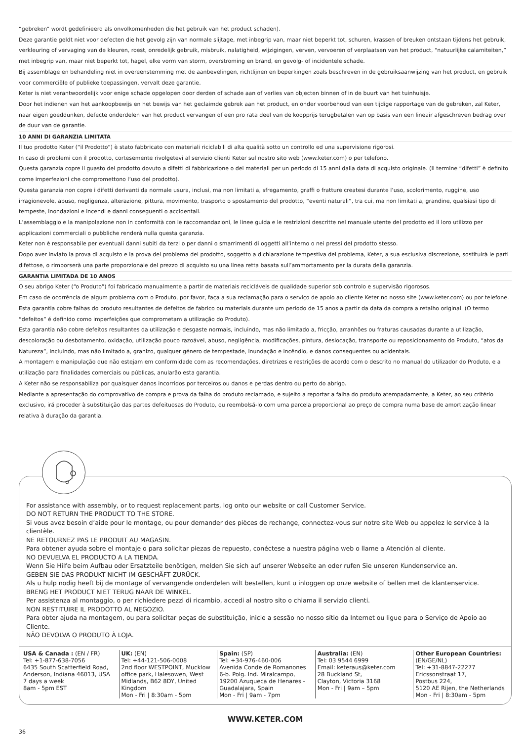“gebreken” wordt gedefinieerd als onvolkomenheden die het gebruik van het product schaden).
Deze garantie geldt niet voor defecten die het gevolg zijn van normale slijtage, met inbegrip van, maar niet beperkt tot, schuren, krassen of breuken ontstaan tijdens het gebruik, verkleuring of vervaging van de kleuren, roest, onredelijk gebruik, misbruik, nalatigheid, wijzigingen, verven, vervoeren of verplaatsen van het product, “natuurlijke calamiteiten,” met inbegrip van, maar niet beperkt tot, hagel, elke vorm van storm, overstroming en brand, en gevolg- of incidentele schade.
Bij assemblage en behandeling niet in overeenstemming met de aanbevelingen, richtlijnen en beperkingen zoals beschreven in de gebruiksaanwijzing van het product, en gebruik voor commerciële of publieke toepassingen, vervalt deze garantie.
Keter is niet verantwoordelijk voor enige schade opgelopen door derden of schade aan of verlies van objecten binnen of in de buurt van het tuinhuisje.
Door het indienen van het aankoopbewijs en het bewijs van het geclaimde gebrek aan het product, en onder voorbehoud van een tijdige rapportage van de gebreken, zal Keter, naar eigen goeddunken, defecte onderdelen van het product vervangen of een pro rata deel van de koopprijs terugbetalen van op basis van een lineair afgeschreven bedrag over de duur van de garantie.
10 ANNI DI GARANZIA LIMITATA
Il tuo prodotto Keter (“il Prodotto”) è stato fabbricato con materiali riciclabili di alta qualità sotto un controllo ed una supervisione rigorosi.
In caso di problemi con il prodotto, cortesemente rivolgetevi al servizio clienti Keter sul nostro sito web (www.keter.com) o per telefono.
Questa garanzia copre il guasto del prodotto dovuto a difetti di fabbricazione o dei materiali per un periodo di 15 anni dalla data di acquisto originale. (Il termine “difetti” è definito come imperfezioni che compromettono l’uso del prodotto).
Questa garanzia non copre i difetti derivanti da normale usura, inclusi, ma non limitati a, sfregamento, graffi o fratture createsi durante l’uso, scolorimento, ruggine, uso irragionevole, abuso, negligenza, alterazione, pittura, movimento, trasporto o spostamento del prodotto, “eventi naturali”, tra cui, ma non limitati a, grandine, qualsiasi tipo di tempeste, inondazioni e incendi e danni conseguenti o accidentali.
L’assemblaggio e la manipolazione non in conformità con le raccomandazioni, le linee guida e le restrizioni descritte nel manuale utente del prodotto ed il loro utilizzo per applicazioni commerciali o pubbliche renderà nulla questa garanzia.
Keter non è responsabile per eventuali danni subiti da terzi o per danni o smarrimenti di oggetti all’interno o nei pressi del prodotto stesso.
Dopo aver inviato la prova di acquisto e la prova del problema del prodotto, soggetto a dichiarazione tempestiva del problema, Keter, a sua esclusiva discrezione, sostituirà le parti difettose, o rimborserà una parte proporzionale del prezzo di acquisto su una linea retta basata sull’ammortamento per la durata della garanzia.
GARANTIA LIMITADA DE 10 ANOS
O seu abrigo Keter (“o Produto”) foi fabricado manualmente a partir de materiais recicláveis de qualidade superior sob controlo e supervisão rigorosos.
Em caso de ocorrência de algum problema com o Produto, por favor, faça a sua reclamação para o serviço de apoio ao cliente Keter no nosso site (www.keter.com) ou por telefone.
Esta garantia cobre falhas do produto resultantes de defeitos de fabrico ou materiais durante um período de 15 anos a partir da data da compra a retalho original. (O termo “defeitos” é definido como imperfeições que comprometam a utilização do Produto).
Esta garantia não cobre defeitos resultantes da utilização e desgaste normais, incluindo, mas não limitado a, fricção, arranhões ou fraturas causadas durante a utilização, descoloração ou desbotamento, oxidação, utilização pouco razoável, abuso, negligência, modificações, pintura, deslocação, transporte ou reposicionamento do Produto, “atos da Natureza”, incluindo, mas não limitado a, granizo, qualquer género de tempestade, inundação e incêndio, e danos consequentes ou acidentais.
A montagem e manipulação que não estejam em conformidade com as recomendações, diretrizes e restrições de acordo com o descrito no manual do utilizador do Produto, e a utilização para finalidades comerciais ou públicas, anularão esta garantia.
A Keter não se responsabiliza por quaisquer danos incorridos por terceiros ou danos e perdas dentro ou perto do abrigo.
Mediante a apresentação do comprovativo de compra e prova da falha do produto reclamado, e sujeito a reportar a falha do produto atempadamente, a Keter, ao seu critério exclusivo, irá proceder à substituição das partes defeituosas do Produto, ou reembolsá-lo com uma parcela proporcional ao preço de compra numa base de amortização linear relativa à duração da garantia.
For assistance with assembly, or to request replacement parts, log onto our website or call Customer Service.
DO NOT RETURN THE PRODUCT TO THE STORE.
Si vous avez besoin d’aide pour le montage, ou pour demander des pièces de rechange, connectez-vous sur notre site Web ou appelez le service à la clientèle.
NE RETOURNEZ PAS LE PRODUIT AU MAGASIN.
Para obtener ayuda sobre el montaje o para solicitar piezas de repuesto, conéctese a nuestra página web o llame a Atención al cliente.
NO DEVUELVA EL PRODUCTO A LA TIENDA.
Wenn Sie Hilfe beim Aufbau oder Ersatzteile benötigen, melden Sie sich auf unserer Webseite an oder rufen Sie unseren Kundenservice an.
GEBEN SIE DAS PRODUKT NICHT IM GESCHÄFT ZURÜCK.
Als u hulp nodig heeft bij de montage of vervangende onderdelen wilt bestellen, kunt u inloggen op onze website of bellen met de klantenservice.
BRENG HET PRODUCT NIET TERUG NAAR DE WINKEL.
Per assistenza al montaggio, o per richiedere pezzi di ricambio, accedi al nostro sito o chiama il servizio clienti.
NON RESTITUIRE IL PRODOTTO AL NEGOZIO.
Para obter ajuda na montagem, ou para solicitar peças de substituição, inicie a sessão no nosso sítio da Internet ou ligue para o Serviço de Apoio ao Cliente.
NÃO DEVOLVA O PRODUTO À LOJA.
USA & Canada : (EN / FR)
Tel: +1-877-638-7056
6435 South Scatterfield Road, Anderson, Indiana 46013, USA
7 days a week
8am - 5pm EST
UK: (EN)
Tel: +44-121-506-0008
2nd floor WESTPOINT, Mucklow office park, Halesowen, West Midlands, B62 8DY, United Kingdom
Mon - Fri | 8:30am - 5pm
Spain: (SP)
Tel: +34-976-460-006
Avenida Conde de Romanones 6-b. Polg. Ind. Miralcampo, 19200 Azuqueca de Henares - Guadalajara, Spain
Mon - Fri | 9am - 7pm
Australia: (EN)
Tel: 03 9544 6999
Email: keteraus@keter.com
28 Buckland St,
Clayton, Victoria 3168
Mon - Fri | 9am – 5pm
Other European Countries: (EN/GE/NL)
Tel: +31-8847-22277
Ericssonstraat 17,
Postbus 224,
5120 AE Rijen, the Netherlands
Mon - Fri | 8:30am - 5pm
WWW.KETER.COM
36